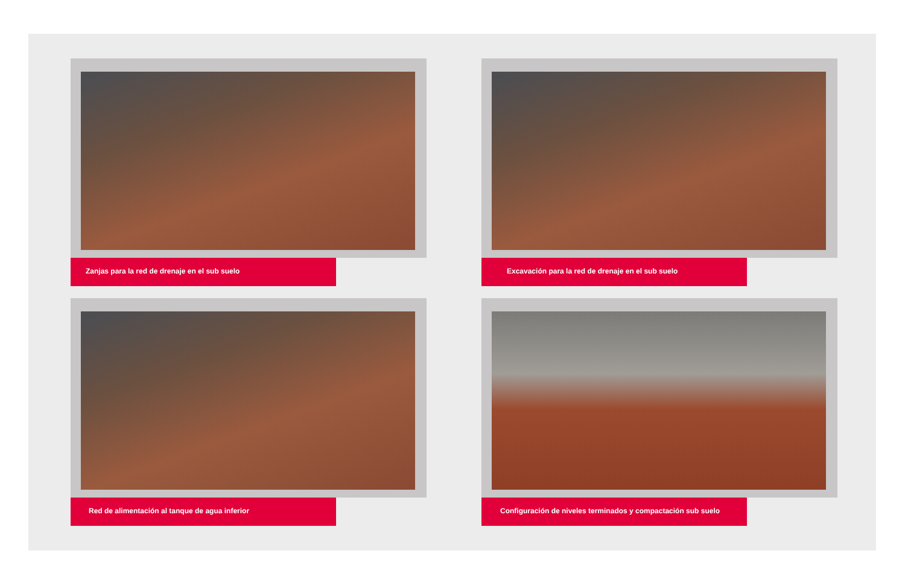Zanjas para la red de drenaje en el sub suelo
Excavación para la red de drenaje en el sub suelo
Red de alimentación al tanque de agua inferior
Configuración de niveles terminados y compactación sub suelo